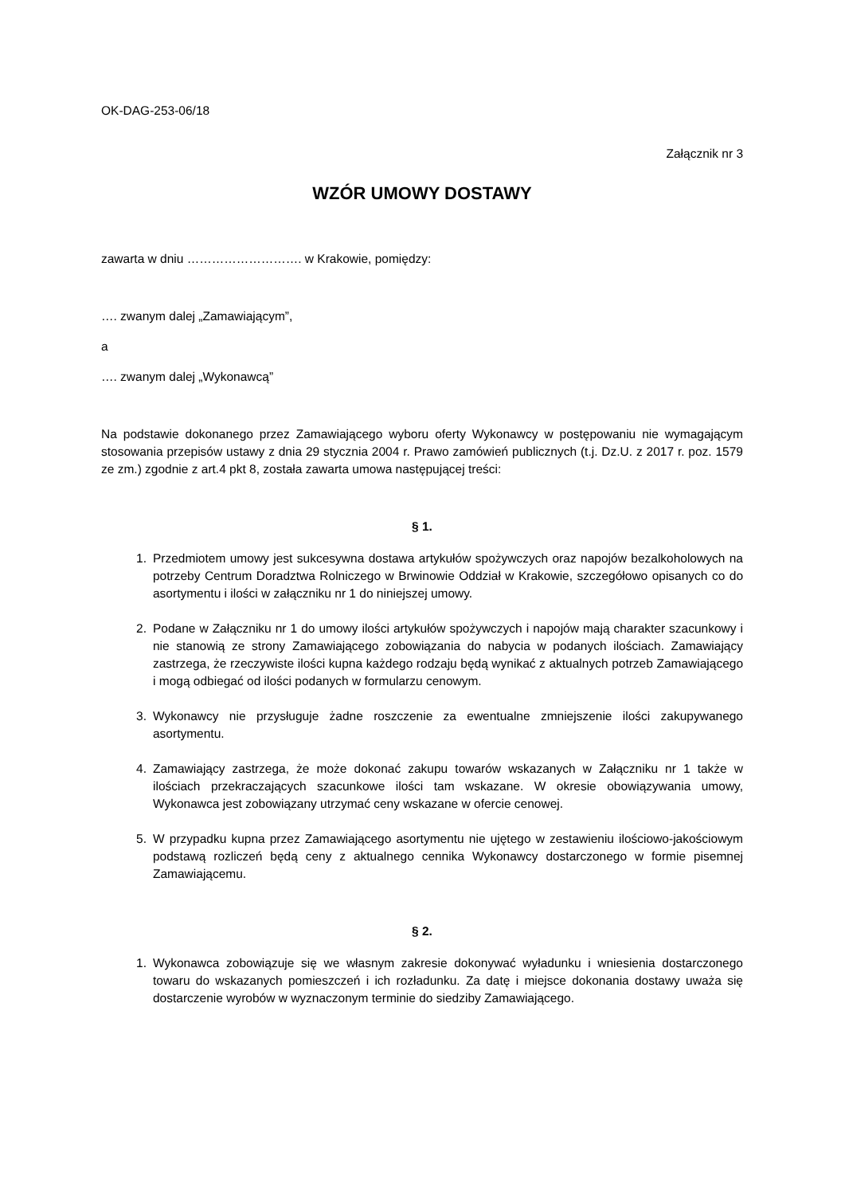OK-DAG-253-06/18
Załącznik nr 3
WZÓR UMOWY DOSTAWY
zawarta w dniu ………………………. w Krakowie, pomiędzy:
…. zwanym dalej „Zamawiającym”,
a
…. zwanym dalej „Wykonawcą”
Na podstawie dokonanego przez Zamawiającego wyboru oferty Wykonawcy w postępowaniu nie wymagającym stosowania przepisów ustawy z dnia 29 stycznia 2004 r. Prawo zamówień publicznych (t.j. Dz.U. z 2017 r. poz. 1579 ze zm.) zgodnie z art.4 pkt 8, została zawarta umowa następującej treści:
§ 1.
1. Przedmiotem umowy jest sukcesywna dostawa artykułów spożywczych oraz napojów bezalkoholowych na potrzeby Centrum Doradztwa Rolniczego w Brwinowie Oddział w Krakowie, szczegółowo opisanych co do asortymentu i ilości w załączniku nr 1 do niniejszej umowy.
2. Podane w Załączniku nr 1 do umowy ilości artykułów spożywczych i napojów mają charakter szacunkowy i nie stanowią ze strony Zamawiającego zobowiązania do nabycia w podanych ilościach. Zamawiający zastrzega, że rzeczywiste ilości kupna każdego rodzaju będą wynikać z aktualnych potrzeb Zamawiającego i mogą odbiegać od ilości podanych w formularzu cenowym.
3. Wykonawcy nie przysługuje żadne roszczenie za ewentualne zmniejszenie ilości zakupywanego asortymentu.
4. Zamawiający zastrzega, że może dokonać zakupu towarów wskazanych w Załączniku nr 1 także w ilościach przekraczających szacunkowe ilości tam wskazane. W okresie obowiązywania umowy, Wykonawca jest zobowiązany utrzymać ceny wskazane w ofercie cenowej.
5. W przypadku kupna przez Zamawiającego asortymentu nie ujętego w zestawieniu ilościowo-jakościowym podstawą rozliczeń będą ceny z aktualnego cennika Wykonawcy dostarczonego w formie pisemnej Zamawiającemu.
§ 2.
1. Wykonawca zobowiązuje się we własnym zakresie dokonywać wyładunku i wniesienia dostarczonego towaru do wskazanych pomieszczeń i ich rozładunku. Za datę i miejsce dokonania dostawy uważa się dostarczenie wyrobów w wyznaczonym terminie do siedziby Zamawiającego.